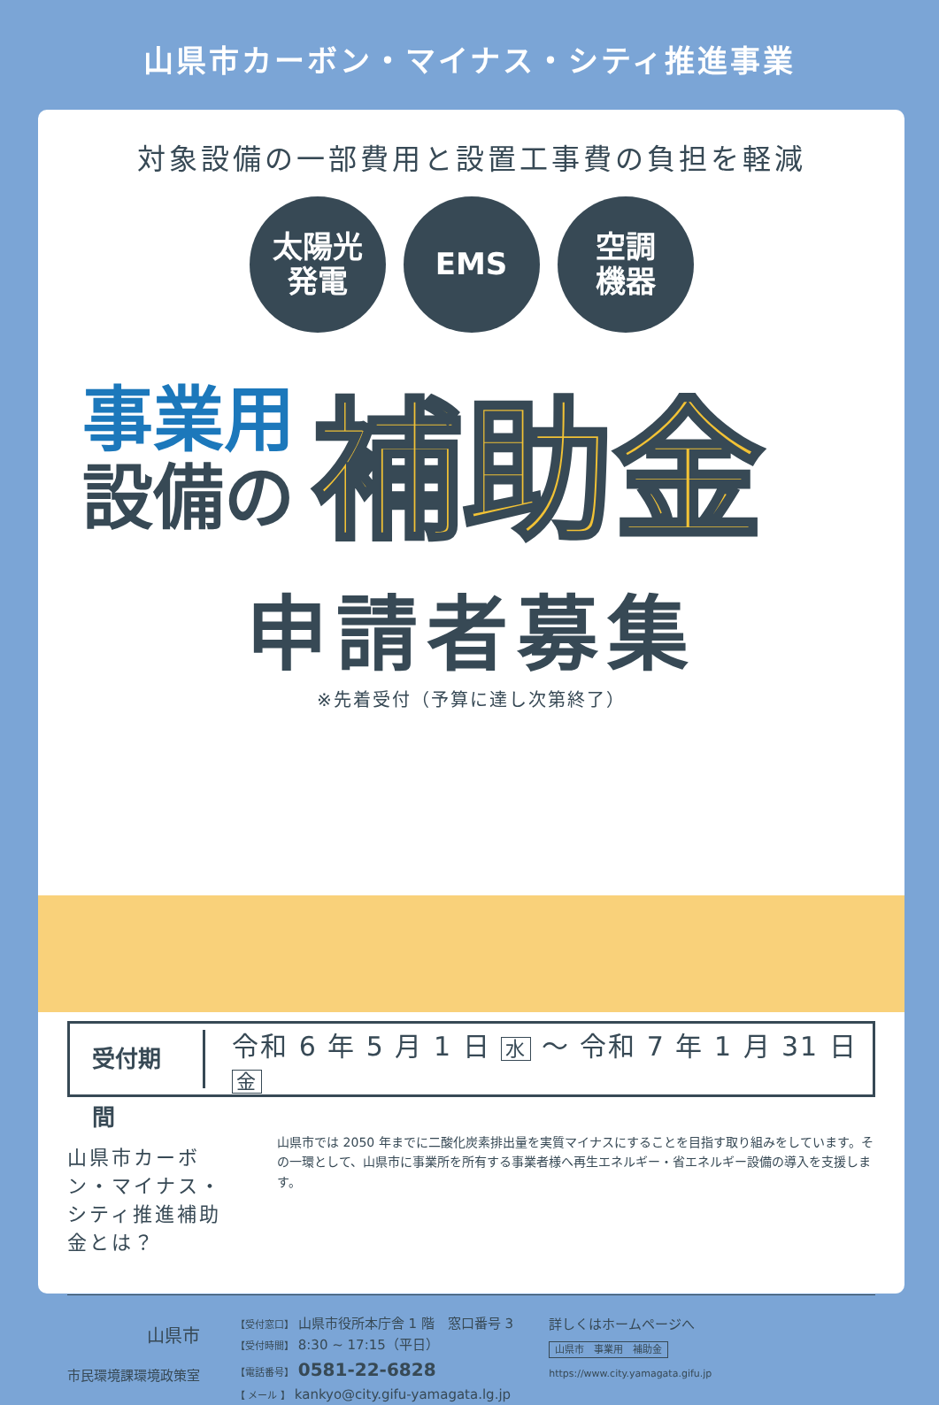山県市カーボン・マイナス・シティ推進事業
対象設備の一部費用と設置工事費の負担を軽減
太陽光
発電
EMS 空調
機器
事業用
設備の
補助金
申請者募集
※先着受付（予算に達し次第終了）
受付期間
令和 6 年 5 月 1 日 水 ～ 令和 7 年 1 月 31 日 金
山県市カーボン・マイナス・シティ推進補助金とは？
山県市では 2050 年までに二酸化炭素排出量を実質マイナスにすることを目指す取り組みをしています。その一環として、山県市に事業所を所有する事業者様へ再生エネルギー・省エネルギー設備の導入を支援します。
山県市
市民環境課環境政策室
【受付窓口】 山県市役所本庁舎 1 階　窓口番号 3
【受付時間】 8:30 ~ 17:15（平日）
【電話番号】 0581-22-6828
【 メール 】 kankyo@city.gifu-yamagata.lg.jp
詳しくはホームページへ
山県市　事業用　補助金
https://www.city.yamagata.gifu.jp